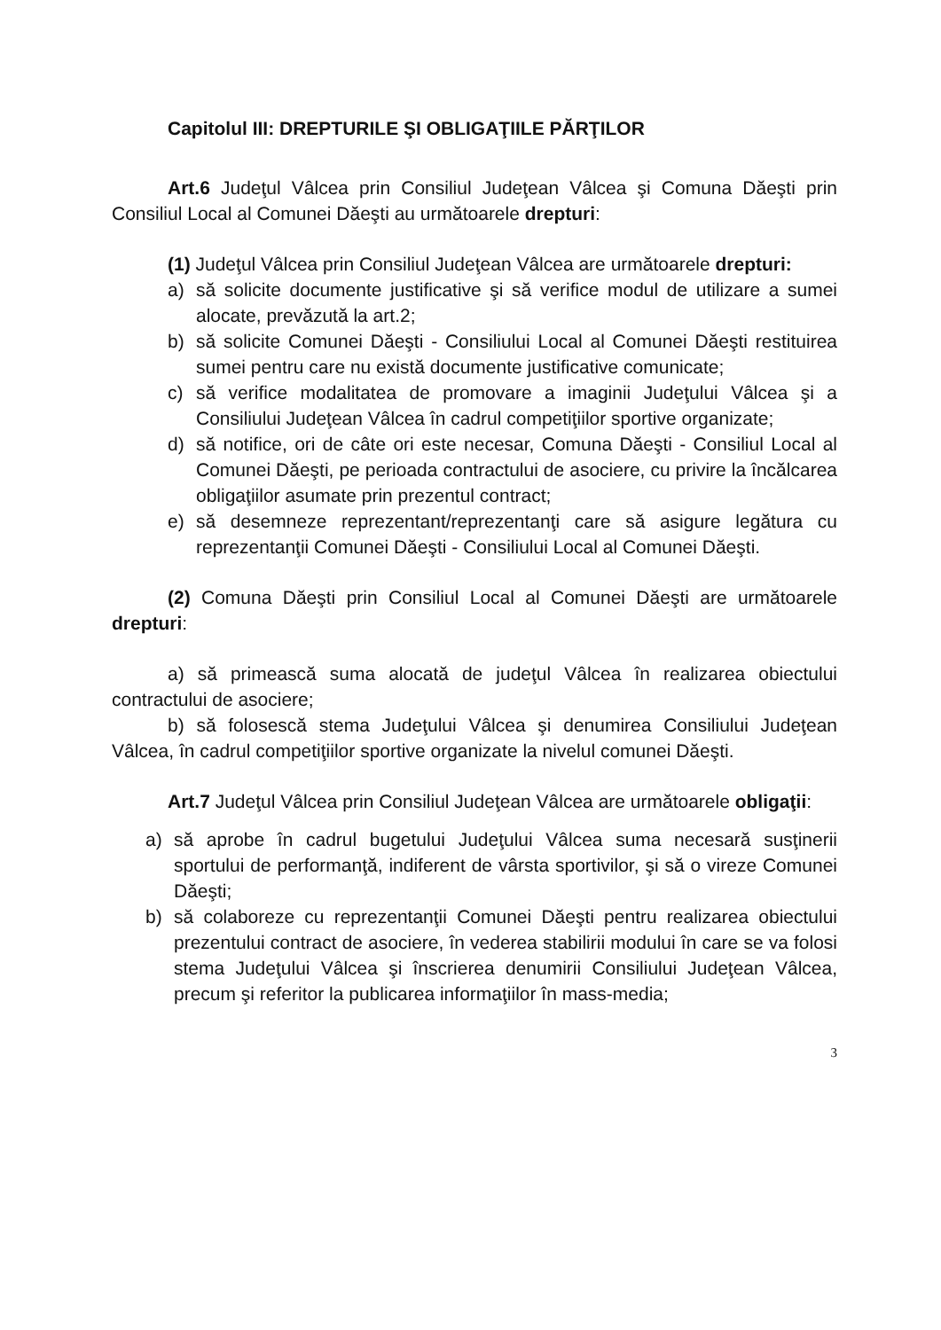Capitolul III: DREPTURILE ŞI OBLIGAŢIILE PĂRŢILOR
Art.6 Judeţul Vâlcea prin Consiliul Judeţean Vâlcea şi Comuna Dăeşti prin Consiliul Local al Comunei Dăeşti au următoarele drepturi:
(1) Judeţul Vâlcea prin Consiliul Judeţean Vâlcea are următoarele drepturi:
a) să solicite documente justificative şi să verifice modul de utilizare a sumei alocate, prevăzută la art.2;
b) să solicite Comunei Dăeşti - Consiliului Local al Comunei Dăeşti restituirea sumei pentru care nu există documente justificative comunicate;
c) să verifice modalitatea de promovare a imaginii Judeţului Vâlcea şi a Consiliului Judeţean Vâlcea în cadrul competiţiilor sportive organizate;
d) să notifice, ori de câte ori este necesar, Comuna Dăeşti - Consiliul Local al Comunei Dăeşti, pe perioada contractului de asociere, cu privire la încălcarea obligaţiilor asumate prin prezentul contract;
e) să desemneze reprezentant/reprezentanţi care să asigure legătura cu reprezentanţii Comunei Dăeşti - Consiliului Local al Comunei Dăeşti.
(2) Comuna Dăeşti prin Consiliul Local al Comunei Dăeşti are următoarele drepturi:
a) să primească suma alocată de judeţul Vâlcea în realizarea obiectului contractului de asociere;
b) să folosescă stema Judeţului Vâlcea şi denumirea Consiliului Judeţean Vâlcea, în cadrul competiţiilor sportive organizate la nivelul comunei Dăeşti.
Art.7 Judeţul Vâlcea prin Consiliul Judeţean Vâlcea are următoarele obligaţii:
a) să aprobe în cadrul bugetului Judeţului Vâlcea suma necesară susţinerii sportului de performanţă, indiferent de vârsta sportivilor, şi să o vireze Comunei Dăeşti;
b) să colaboreze cu reprezentanţii Comunei Dăeşti pentru realizarea obiectului prezentului contract de asociere, în vederea stabilirii modului în care se va folosi stema Judeţului Vâlcea şi înscrierea denumirii Consiliului Judeţean Vâlcea, precum şi referitor la publicarea informaţiilor în mass-media;
3